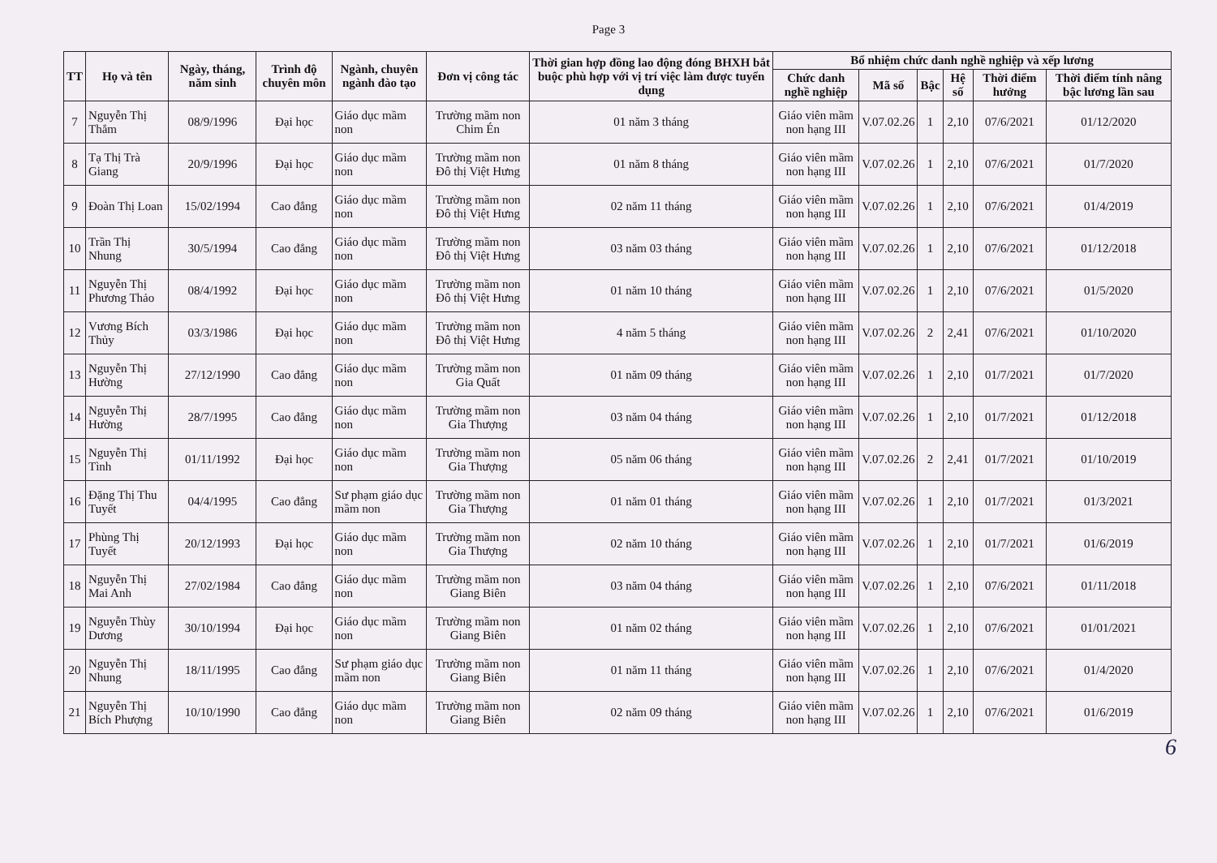Page 3
| TT | Họ và tên | Ngày, tháng, năm sinh | Trình độ chuyên môn | Ngành, chuyên ngành đào tạo | Đơn vị công tác | Thời gian hợp đồng lao động đóng BHXH bắt buộc phù hợp với vị trí việc làm được tuyển dụng | Bổ nhiệm chức danh nghề nghiệp và xếp lương | | | | | |
| --- | --- | --- | --- | --- | --- | --- | --- | --- | --- | --- | --- | --- |
| | | | | | | | Chức danh nghề nghiệp | Mã số | Bậc | Hệ số | Thời điểm hưởng | Thời điểm tính nâng bậc lương lần sau |
| 7 | Nguyễn Thị Thắm | 08/9/1996 | Đại học | Giáo dục mầm non | Trường mầm non Chim Én | 01 năm 3 tháng | Giáo viên mầm non hạng III | V.07.02.26 | 1 | 2,10 | 07/6/2021 | 01/12/2020 |
| 8 | Tạ Thị Trà Giang | 20/9/1996 | Đại học | Giáo dục mầm non | Trường mầm non Đô thị Việt Hưng | 01 năm 8 tháng | Giáo viên mầm non hạng III | V.07.02.26 | 1 | 2,10 | 07/6/2021 | 01/7/2020 |
| 9 | Đoàn Thị Loan | 15/02/1994 | Cao đẳng | Giáo dục mầm non | Trường mầm non Đô thị Việt Hưng | 02 năm 11 tháng | Giáo viên mầm non hạng III | V.07.02.26 | 1 | 2,10 | 07/6/2021 | 01/4/2019 |
| 10 | Trần Thị Nhung | 30/5/1994 | Cao đẳng | Giáo dục mầm non | Trường mầm non Đô thị Việt Hưng | 03 năm 03 tháng | Giáo viên mầm non hạng III | V.07.02.26 | 1 | 2,10 | 07/6/2021 | 01/12/2018 |
| 11 | Nguyễn Thị Phương Thảo | 08/4/1992 | Đại học | Giáo dục mầm non | Trường mầm non Đô thị Việt Hưng | 01 năm 10 tháng | Giáo viên mầm non hạng III | V.07.02.26 | 1 | 2,10 | 07/6/2021 | 01/5/2020 |
| 12 | Vương Bích Thủy | 03/3/1986 | Đại học | Giáo dục mầm non | Trường mầm non Đô thị Việt Hưng | 4 năm 5 tháng | Giáo viên mầm non hạng III | V.07.02.26 | 2 | 2,41 | 07/6/2021 | 01/10/2020 |
| 13 | Nguyễn Thị Hường | 27/12/1990 | Cao đẳng | Giáo dục mầm non | Trường mầm non Gia Quất | 01 năm 09 tháng | Giáo viên mầm non hạng III | V.07.02.26 | 1 | 2,10 | 01/7/2021 | 01/7/2020 |
| 14 | Nguyễn Thị Hường | 28/7/1995 | Cao đẳng | Giáo dục mầm non | Trường mầm non Gia Thượng | 03 năm 04 tháng | Giáo viên mầm non hạng III | V.07.02.26 | 1 | 2,10 | 01/7/2021 | 01/12/2018 |
| 15 | Nguyễn Thị Tình | 01/11/1992 | Đại học | Giáo dục mầm non | Trường mầm non Gia Thượng | 05 năm 06 tháng | Giáo viên mầm non hạng III | V.07.02.26 | 2 | 2,41 | 01/7/2021 | 01/10/2019 |
| 16 | Đặng Thị Thu Tuyết | 04/4/1995 | Cao đẳng | Sư phạm giáo dục mầm non | Trường mầm non Gia Thượng | 01 năm 01 tháng | Giáo viên mầm non hạng III | V.07.02.26 | 1 | 2,10 | 01/7/2021 | 01/3/2021 |
| 17 | Phùng Thị Tuyết | 20/12/1993 | Đại học | Giáo dục mầm non | Trường mầm non Gia Thượng | 02 năm 10 tháng | Giáo viên mầm non hạng III | V.07.02.26 | 1 | 2,10 | 01/7/2021 | 01/6/2019 |
| 18 | Nguyễn Thị Mai Anh | 27/02/1984 | Cao đẳng | Giáo dục mầm non | Trường mầm non Giang Biên | 03 năm 04 tháng | Giáo viên mầm non hạng III | V.07.02.26 | 1 | 2,10 | 07/6/2021 | 01/11/2018 |
| 19 | Nguyễn Thùy Dương | 30/10/1994 | Đại học | Giáo dục mầm non | Trường mầm non Giang Biên | 01 năm 02 tháng | Giáo viên mầm non hạng III | V.07.02.26 | 1 | 2,10 | 07/6/2021 | 01/01/2021 |
| 20 | Nguyễn Thị Nhung | 18/11/1995 | Cao đẳng | Sư phạm giáo dục mầm non | Trường mầm non Giang Biên | 01 năm 11 tháng | Giáo viên mầm non hạng III | V.07.02.26 | 1 | 2,10 | 07/6/2021 | 01/4/2020 |
| 21 | Nguyễn Thị Bích Phượng | 10/10/1990 | Cao đẳng | Giáo dục mầm non | Trường mầm non Giang Biên | 02 năm 09 tháng | Giáo viên mầm non hạng III | V.07.02.26 | 1 | 2,10 | 07/6/2021 | 01/6/2019 |
6